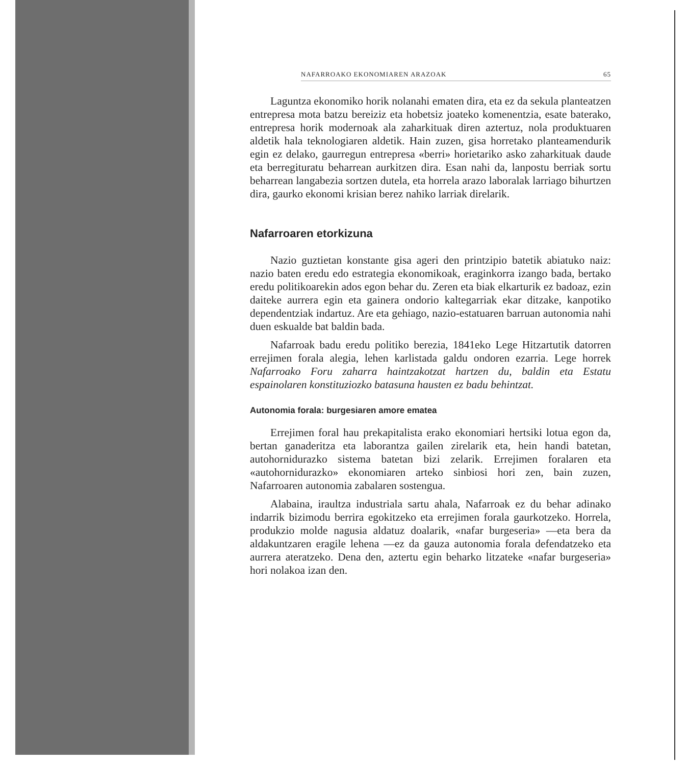NAFARROAKO EKONOMIAREN ARAZOAK 65
Laguntza ekonomiko horik nolanahi ematen dira, eta ez da sekula planteatzen entrepresa mota batzu bereiziz eta hobetsiz joateko komenentzia, esate baterako, entrepresa horik modernoak ala zaharkituak diren aztertuz, nola produktuaren aldetik hala teknologiaren aldetik. Hain zuzen, gisa horretako planteamendurik egin ez delako, gaurregun entrepresa «berri» horietariko asko zaharkituak daude eta berregituratu beharrean aurkitzen dira. Esan nahi da, lanpostu berriak sortu beharrean langabezia sortzen dutela, eta horrela arazo laboralak larriago bihurtzen dira, gaurko ekonomi krisian berez nahiko larriak direlarik.
Nafarroaren etorkizuna
Nazio guztietan konstante gisa ageri den printzipio batetik abiatuko naiz: nazio baten eredu edo estrategia ekonomikoak, eraginkorra izango bada, bertako eredu politikoarekin ados egon behar du. Zeren eta biak elkarturik ez badoaz, ezin daiteke aurrera egin eta gainera ondorio kaltegarriak ekar ditzake, kanpotiko dependentziak indartuz. Are eta gehiago, nazio-estatuaren barruan autonomia nahi duen eskualde bat baldin bada.
Nafarroak badu eredu politiko berezia, 1841eko Lege Hitzartutik datorren errejimen forala alegia, lehen karlistada galdu ondoren ezarria. Lege horrek Nafarroako Foru zaharra haintzakotzat hartzen du, baldin eta Estatu espainolaren konstituziozko batasuna hausten ez badu behintzat.
Autonomia forala: burgesiaren amore ematea
Errejimen foral hau prekapitalista erako ekonomiari hertsiki lotua egon da, bertan ganaderitza eta laborantza gailen zirelarik eta, hein handi batetan, autohornidurazko sistema batetan bizi zelarik. Errejimen foralaren eta «autohornidurazko» ekonomiaren arteko sinbiosi hori zen, bain zuzen, Nafarroaren autonomia zabalaren sostengua.
Alabaina, iraultza industriala sartu ahala, Nafarroak ez du behar adinako indarrik bizimodu berrira egokitzeko eta errejimen forala gaurkotzeko. Horrela, produkzio molde nagusia aldatuz doalarik, «nafar burgeseria» —eta bera da aldakuntzaren eragile lehena —ez da gauza autonomia forala defendatzeko eta aurrera ateratzeko. Dena den, aztertu egin beharko litzateke «nafar burgeseria» hori nolakoa izan den.